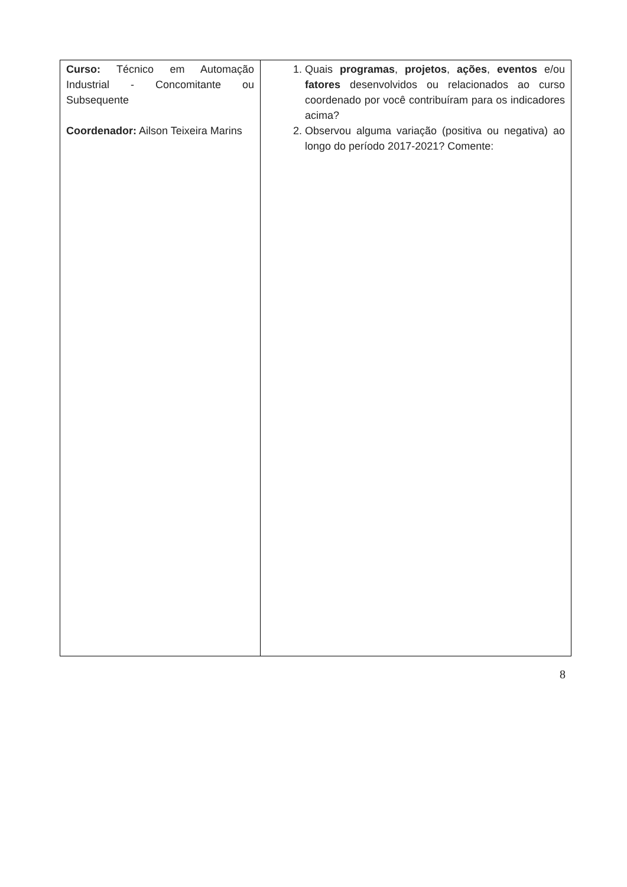| Curso: Técnico em Automação Industrial - Concomitante ou Subsequente Coordenador: Ailson Teixeira Marins | 1. Quais programas , projetos , ações , eventos e/ou fatores desenvolvidos ou relacionados ao curso coordenado por você contribuíram para os indicadores acima? 2. Observou alguma variação (positiva ou negativa) ao longo do período 2017-2021? Comente: |
8